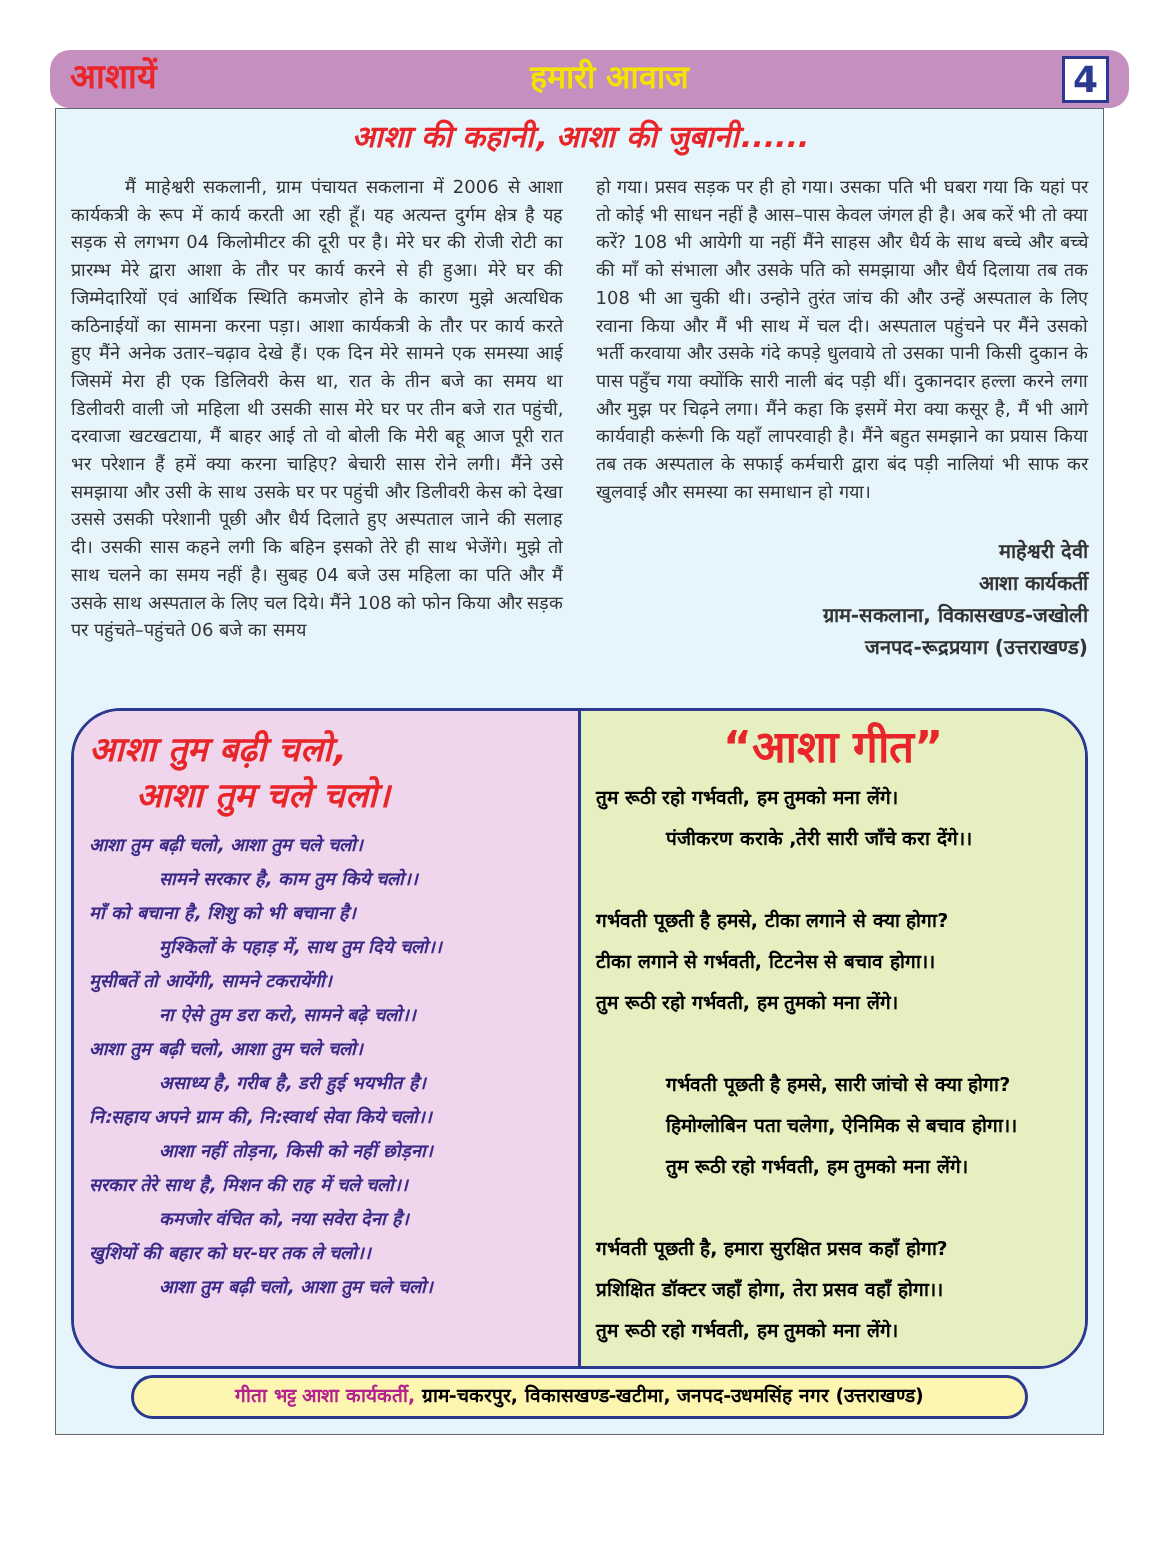आशायें हमारी आवाज 4
आशा की कहानी, आशा की जुबानी......
मैं माहेश्वरी सकलानी, ग्राम पंचायत सकलाना में 2006 से आशा कार्यकत्री के रूप में कार्य करती आ रही हूँ। यह अत्यन्त दुर्गम क्षेत्र है यह सड़क से लगभग 04 किलोमीटर की दूरी पर है। मेरे घर की रोजी रोटी का प्रारम्भ मेरे द्वारा आशा के तौर पर कार्य करने से ही हुआ। मेरे घर की जिम्मेदारियों एवं आर्थिक स्थिति कमजोर होने के कारण मुझे अत्यधिक कठिनाईयों का सामना करना पड़ा। आशा कार्यकत्री के तौर पर कार्य करते हुए मैंने अनेक उतार–चढ़ाव देखे हैं। एक दिन मेरे सामने एक समस्या आई जिसमें मेरा ही एक डिलिवरी केस था, रात के तीन बजे का समय था डिलीवरी वाली जो महिला थी उसकी सास मेरे घर पर तीन बजे रात पहुंची, दरवाजा खटखटाया, मैं बाहर आई तो वो बोली कि मेरी बहू आज पूरी रात भर परेशान हैं हमें क्या करना चाहिए? बेचारी सास रोने लगी। मैंने उसे समझाया और उसी के साथ उसके घर पर पहुंची और डिलीवरी केस को देखा उससे उसकी परेशानी पूछी और धैर्य दिलाते हुए अस्पताल जाने की सलाह दी। उसकी सास कहने लगी कि बहिन इसको तेरे ही साथ भेजेंगे। मुझे तो साथ चलने का समय नहीं है। सुबह 04 बजे उस महिला का पति और मैं उसके साथ अस्पताल के लिए चल दिये। मैंने 108 को फोन किया और सड़क पर पहुंचते–पहुंचते 06 बजे का समय
हो गया। प्रसव सड़क पर ही हो गया। उसका पति भी घबरा गया कि यहां पर तो कोई भी साधन नहीं है आस–पास केवल जंगल ही है। अब करें भी तो क्या करें? 108 भी आयेगी या नहीं मैंने साहस और धैर्य के साथ बच्चे और बच्चे की माँ को संभाला और उसके पति को समझाया और धैर्य दिलाया तब तक 108 भी आ चुकी थी। उन्होने तुरंत जांच की और उन्हें अस्पताल के लिए रवाना किया और मैं भी साथ में चल दी। अस्पताल पहुंचने पर मैंने उसको भर्ती करवाया और उसके गंदे कपड़े धुलवाये तो उसका पानी किसी दुकान के पास पहुँच गया क्योंकि सारी नाली बंद पड़ी थीं। दुकानदार हल्ला करने लगा और मुझ पर चिढ़ने लगा। मैंने कहा कि इसमें मेरा क्या कसूर है, मैं भी आगे कार्यवाही करूंगी कि यहाँ लापरवाही है। मैंने बहुत समझाने का प्रयास किया तब तक अस्पताल के सफाई कर्मचारी द्वारा बंद पड़ी नालियां भी साफ कर खुलवाई और समस्या का समाधान हो गया।
माहेश्वरी देवी
आशा कार्यकर्ती
ग्राम-सकलाना, विकासखण्ड-जखोली
जनपद-रूद्रप्रयाग (उत्तराखण्ड)
आशा तुम बढ़ी चलो,
आशा तुम चले चलो।
आशा तुम बढ़ी चलो, आशा तुम चले चलो।
सामने सरकार है, काम तुम किये चलो।।
माँ को बचाना है, शिशु को भी बचाना है।
मुश्किलों के पहाड़ में, साथ तुम दिये चलो।।
मुसीबतें तो आयेंगी, सामने टकरायेंगी।
ना ऐसे तुम डरा करो, सामने बढ़े चलो।।
आशा तुम बढ़ी चलो, आशा तुम चले चलो।
असाध्य है, गरीब है, डरी हुई भयभीत है।
नि:सहाय अपने ग्राम की, नि:स्वार्थ सेवा किये चलो।।
आशा नहीं तोड़ना, किसी को नहीं छोड़ना।
सरकार तेरे साथ है, मिशन की राह में चले चलो।।
कमजोर वंचित को, नया सवेरा देना है।
खुशियों की बहार को घर-घर तक ले चलो।।
आशा तुम बढ़ी चलो, आशा तुम चले चलो।
“आशा गीत”
तुम रूठी रहो गर्भवती, हम तुमको मना लेंगे।
पंजीकरण कराके ,तेरी सारी जाँचे करा देंगे।।
गर्भवती पूछती है हमसे, टीका लगाने से क्या होगा?
टीका लगाने से गर्भवती, टिटनेस से बचाव होगा।।
तुम रूठी रहो गर्भवती, हम तुमको मना लेंगे।
गर्भवती पूछती है हमसे, सारी जांचो से क्या होगा?
हिमोग्लोबिन पता चलेगा, ऐनिमिक से बचाव होगा।।
तुम रूठी रहो गर्भवती, हम तुमको मना लेंगे।
गर्भवती पूछती है, हमारा सुरक्षित प्रसव कहाँ होगा?
प्रशिक्षित डॉक्टर जहाँ होगा, तेरा प्रसव वहाँ होगा।।
तुम रूठी रहो गर्भवती, हम तुमको मना लेंगे।
गीता भट्ट आशा कार्यकर्ती, ग्राम-चकरपुर, विकासखण्ड-खटीमा, जनपद-उधमसिंह नगर (उत्तराखण्ड)